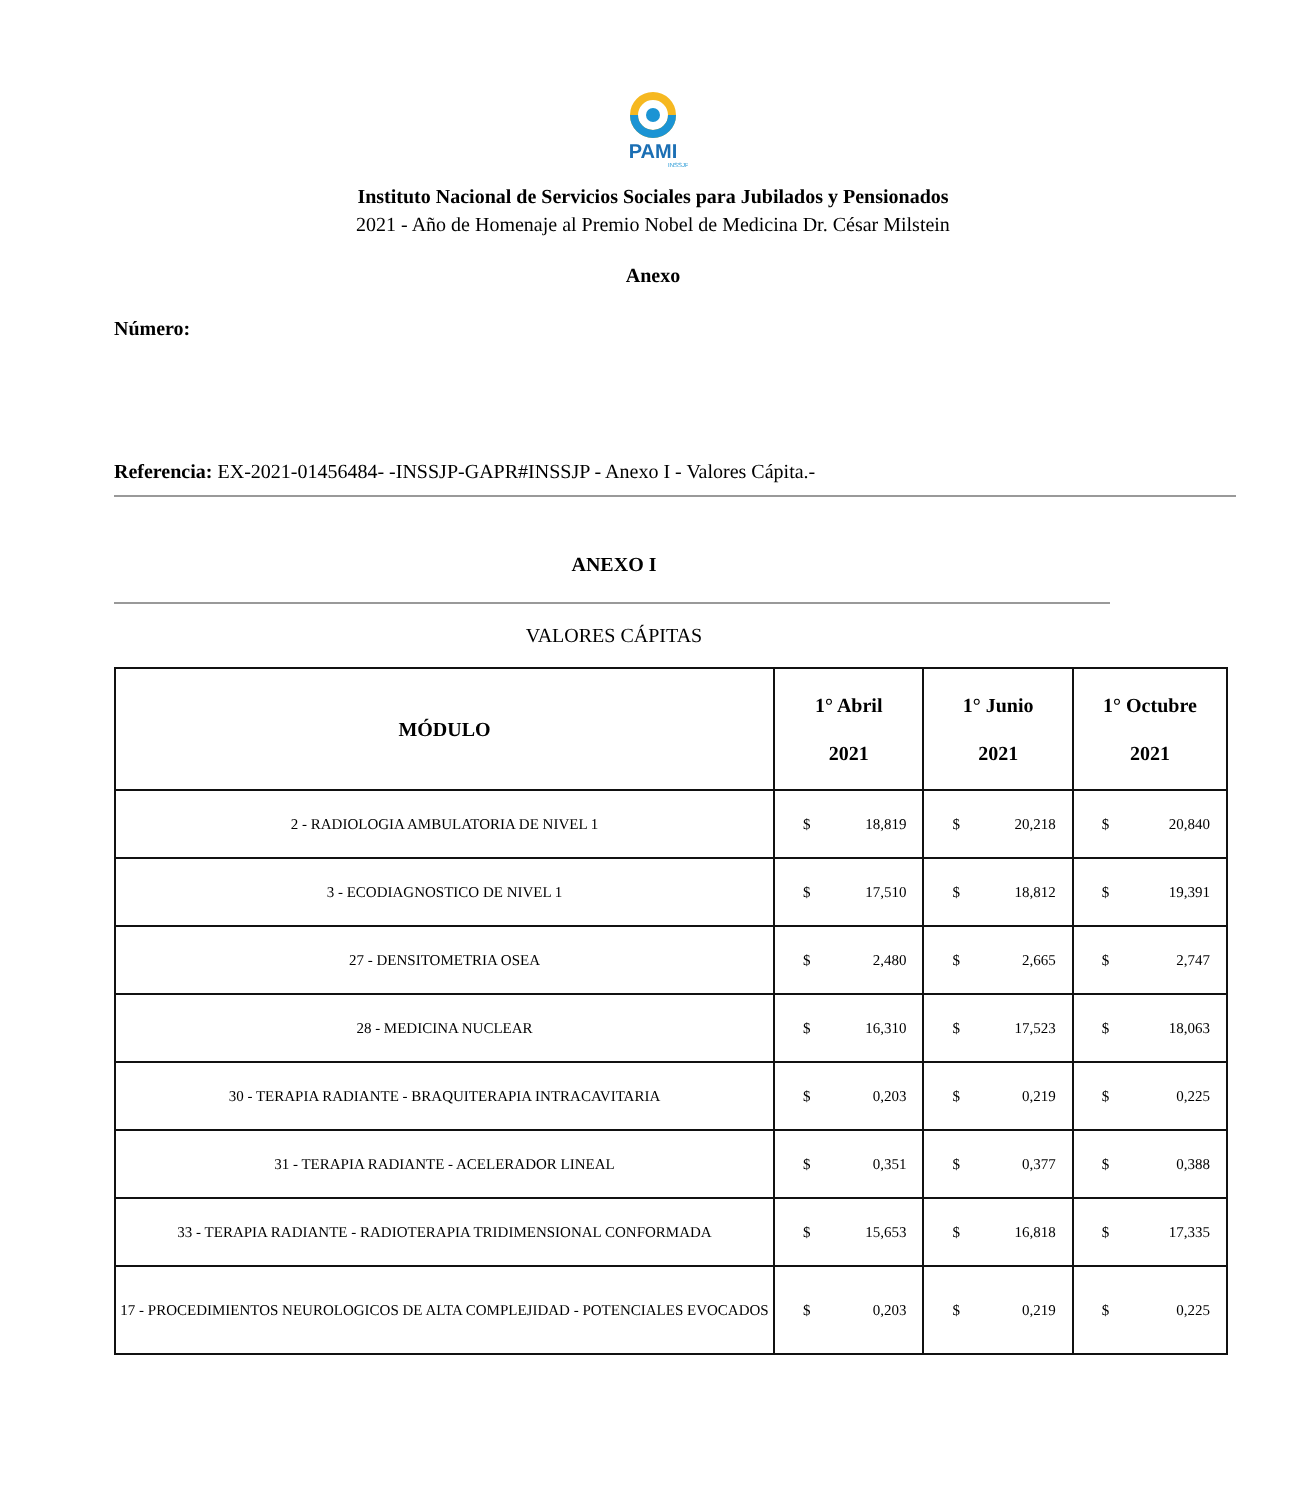PAMI
INSSJP
Instituto Nacional de Servicios Sociales para Jubilados y Pensionados
2021 - Año de Homenaje al Premio Nobel de Medicina Dr. César Milstein
Anexo
Número:
Referencia: EX-2021-01456484- -INSSJP-GAPR#INSSJP - Anexo I - Valores Cápita.-
ANEXO I
VALORES CÁPITAS
| MÓDULO | 1° Abril 2021 | 1° Junio 2021 | 1° Octubre 2021 |
| --- | --- | --- | --- |
| 2 - RADIOLOGIA AMBULATORIA DE NIVEL 1 | $ 18,819 | $ 20,218 | $ 20,840 |
| 3 - ECODIAGNOSTICO DE NIVEL 1 | $ 17,510 | $ 18,812 | $ 19,391 |
| 27 - DENSITOMETRIA OSEA | $ 2,480 | $ 2,665 | $ 2,747 |
| 28 - MEDICINA NUCLEAR | $ 16,310 | $ 17,523 | $ 18,063 |
| 30 - TERAPIA RADIANTE - BRAQUITERAPIA INTRACAVITARIA | $ 0,203 | $ 0,219 | $ 0,225 |
| 31 - TERAPIA RADIANTE - ACELERADOR LINEAL | $ 0,351 | $ 0,377 | $ 0,388 |
| 33 - TERAPIA RADIANTE - RADIOTERAPIA TRIDIMENSIONAL CONFORMADA | $ 15,653 | $ 16,818 | $ 17,335 |
| 17 - PROCEDIMIENTOS NEUROLOGICOS DE ALTA COMPLEJIDAD - POTENCIALES EVOCADOS | $ 0,203 | $ 0,219 | $ 0,225 |